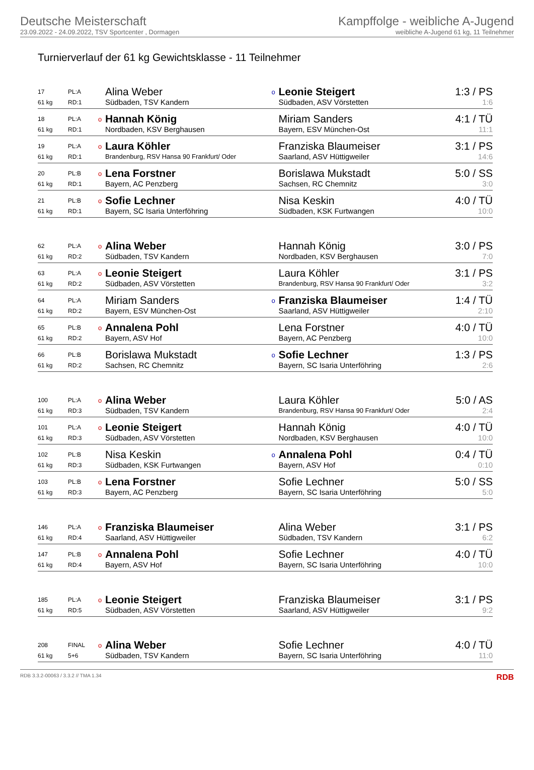Deutsche Meisterschaft
23.09.2022 - 24.09.2022, TSV Sportcenter , Dormagen
Kampffolge - weibliche A-Jugend
weibliche A-Jugend 61 kg, 11 Teilnehmer
Turnierverlauf der 61 kg Gewichtsklasse - 11 Teilnehmer
| 17 | PL:A | | Alina Weber | o | Leonie Steigert | 1:3 / PS |
| 61 kg | RD:1 | | Südbaden, TSV Kandern | | Südbaden, ASV Vörstetten | 1:6 |
| 18 | PL:A | o | Hannah König | | Miriam Sanders | 4:1 / TÜ |
| 61 kg | RD:1 | | Nordbaden, KSV Berghausen | | Bayern, ESV München-Ost | 11:1 |
| 19 | PL:A | o | Laura Köhler | | Franziska Blaumeiser | 3:1 / PS |
| 61 kg | RD:1 | | Brandenburg, RSV Hansa 90 Frankfurt/ Oder | | Saarland, ASV Hüttigweiler | 14:6 |
| 20 | PL:B | o | Lena Forstner | | Borislawa Mukstadt | 5:0 / SS |
| 61 kg | RD:1 | | Bayern, AC Penzberg | | Sachsen, RC Chemnitz | 3:0 |
| 21 | PL:B | o | Sofie Lechner | | Nisa Keskin | 4:0 / TÜ |
| 61 kg | RD:1 | | Bayern, SC Isaria Unterföhring | | Südbaden, KSK Furtwangen | 10:0 |
| 62 | PL:A | o | Alina Weber | | Hannah König | 3:0 / PS |
| 61 kg | RD:2 | | Südbaden, TSV Kandern | | Nordbaden, KSV Berghausen | 7:0 |
| 63 | PL:A | o | Leonie Steigert | | Laura Köhler | 3:1 / PS |
| 61 kg | RD:2 | | Südbaden, ASV Vörstetten | | Brandenburg, RSV Hansa 90 Frankfurt/ Oder | 3:2 |
| 64 | PL:A | | Miriam Sanders | o | Franziska Blaumeiser | 1:4 / TÜ |
| 61 kg | RD:2 | | Bayern, ESV München-Ost | | Saarland, ASV Hüttigweiler | 2:10 |
| 65 | PL:B | o | Annalena Pohl | | Lena Forstner | 4:0 / TÜ |
| 61 kg | RD:2 | | Bayern, ASV Hof | | Bayern, AC Penzberg | 10:0 |
| 66 | PL:B | | Borislawa Mukstadt | o | Sofie Lechner | 1:3 / PS |
| 61 kg | RD:2 | | Sachsen, RC Chemnitz | | Bayern, SC Isaria Unterföhring | 2:6 |
| 100 | PL:A | o | Alina Weber | | Laura Köhler | 5:0 / AS |
| 61 kg | RD:3 | | Südbaden, TSV Kandern | | Brandenburg, RSV Hansa 90 Frankfurt/ Oder | 2:4 |
| 101 | PL:A | o | Leonie Steigert | | Hannah König | 4:0 / TÜ |
| 61 kg | RD:3 | | Südbaden, ASV Vörstetten | | Nordbaden, KSV Berghausen | 10:0 |
| 102 | PL:B | | Nisa Keskin | o | Annalena Pohl | 0:4 / TÜ |
| 61 kg | RD:3 | | Südbaden, KSK Furtwangen | | Bayern, ASV Hof | 0:10 |
| 103 | PL:B | o | Lena Forstner | | Sofie Lechner | 5:0 / SS |
| 61 kg | RD:3 | | Bayern, AC Penzberg | | Bayern, SC Isaria Unterföhring | 5:0 |
| 146 | PL:A | o | Franziska Blaumeiser | | Alina Weber | 3:1 / PS |
| 61 kg | RD:4 | | Saarland, ASV Hüttigweiler | | Südbaden, TSV Kandern | 6:2 |
| 147 | PL:B | o | Annalena Pohl | | Sofie Lechner | 4:0 / TÜ |
| 61 kg | RD:4 | | Bayern, ASV Hof | | Bayern, SC Isaria Unterföhring | 10:0 |
| 185 | PL:A | o | Leonie Steigert | | Franziska Blaumeiser | 3:1 / PS |
| 61 kg | RD:5 | | Südbaden, ASV Vörstetten | | Saarland, ASV Hüttigweiler | 9:2 |
| 208 | FINAL | o | Alina Weber | | Sofie Lechner | 4:0 / TÜ |
| 61 kg | 5+6 | | Südbaden, TSV Kandern | | Bayern, SC Isaria Unterföhring | 11:0 |
RDB 3.3.2-00063 / 3.3.2 // TMA 1.34 RDB